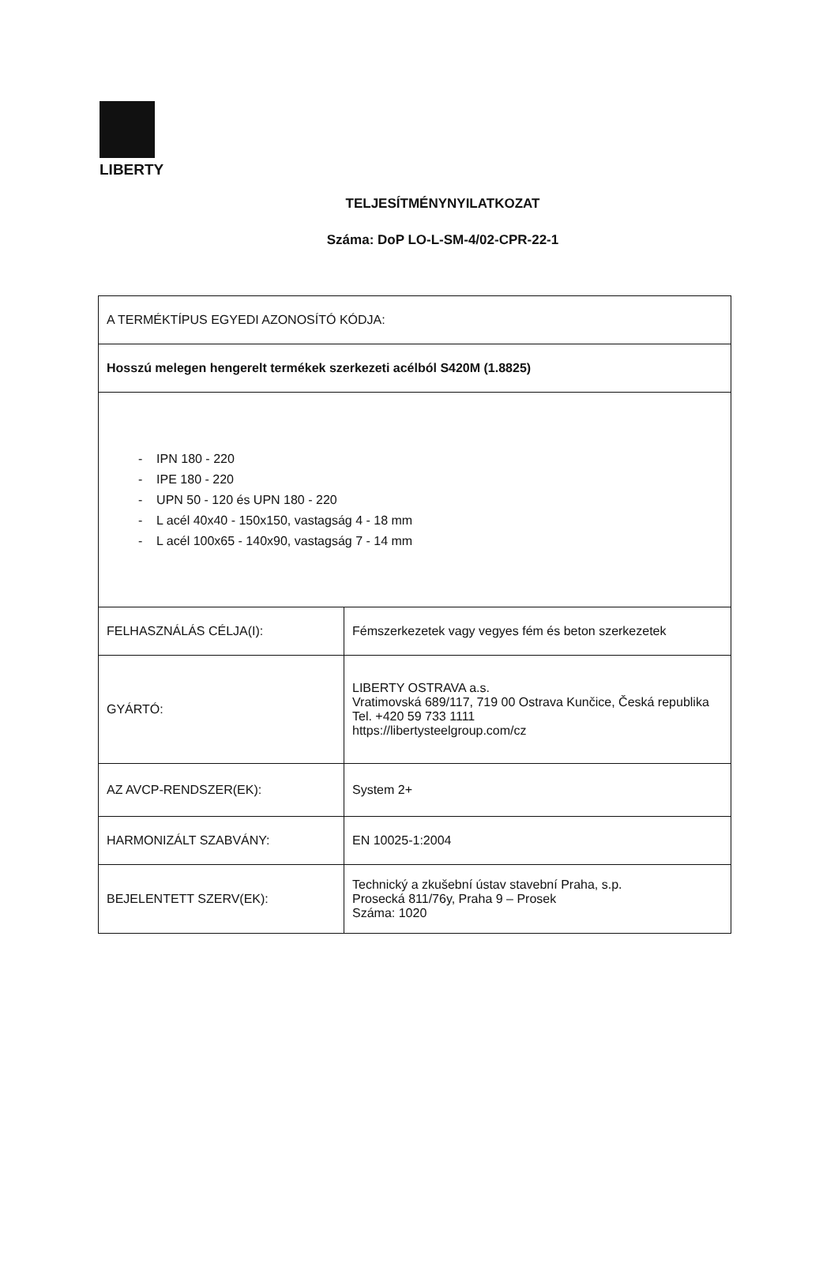LIBERTY
TELJESÍTMÉNYNYILATKOZAT
Száma: DoP LO-L-SM-4/02-CPR-22-1
| A TERMÉKTÍPUS EGYEDI AZONOSÍTÓ KÓDJA: | |
| Hosszú melegen hengerelt termékek szerkezeti acélból S420M (1.8825) | |
| - IPN 180 - 220 - IPE 180 - 220 - UPN 50 - 120 és UPN 180 - 220 - L acél 40x40 - 150x150, vastagság 4 - 18 mm - L acél 100x65 - 140x90, vastagság 7 - 14 mm | |
| FELHASZNÁLÁS CÉLJA(I): | Fémszerkezetek vagy vegyes fém és beton szerkezetek |
| GYÁRTÓ: | LIBERTY OSTRAVA a.s. Vratimovská 689/117, 719 00 Ostrava Kunčice, Česká republika Tel. +420 59 733 1111 https://libertysteelgroup.com/cz |
| AZ AVCP-RENDSZER(EK): | System 2+ |
| HARMONIZÁLT SZABVÁNY: | EN 10025-1:2004 |
| BEJELENTETT SZERV(EK): | Technický a zkušební ústav stavební Praha, s.p. Prosecká 811/76y, Praha 9 – Prosek Száma: 1020 |